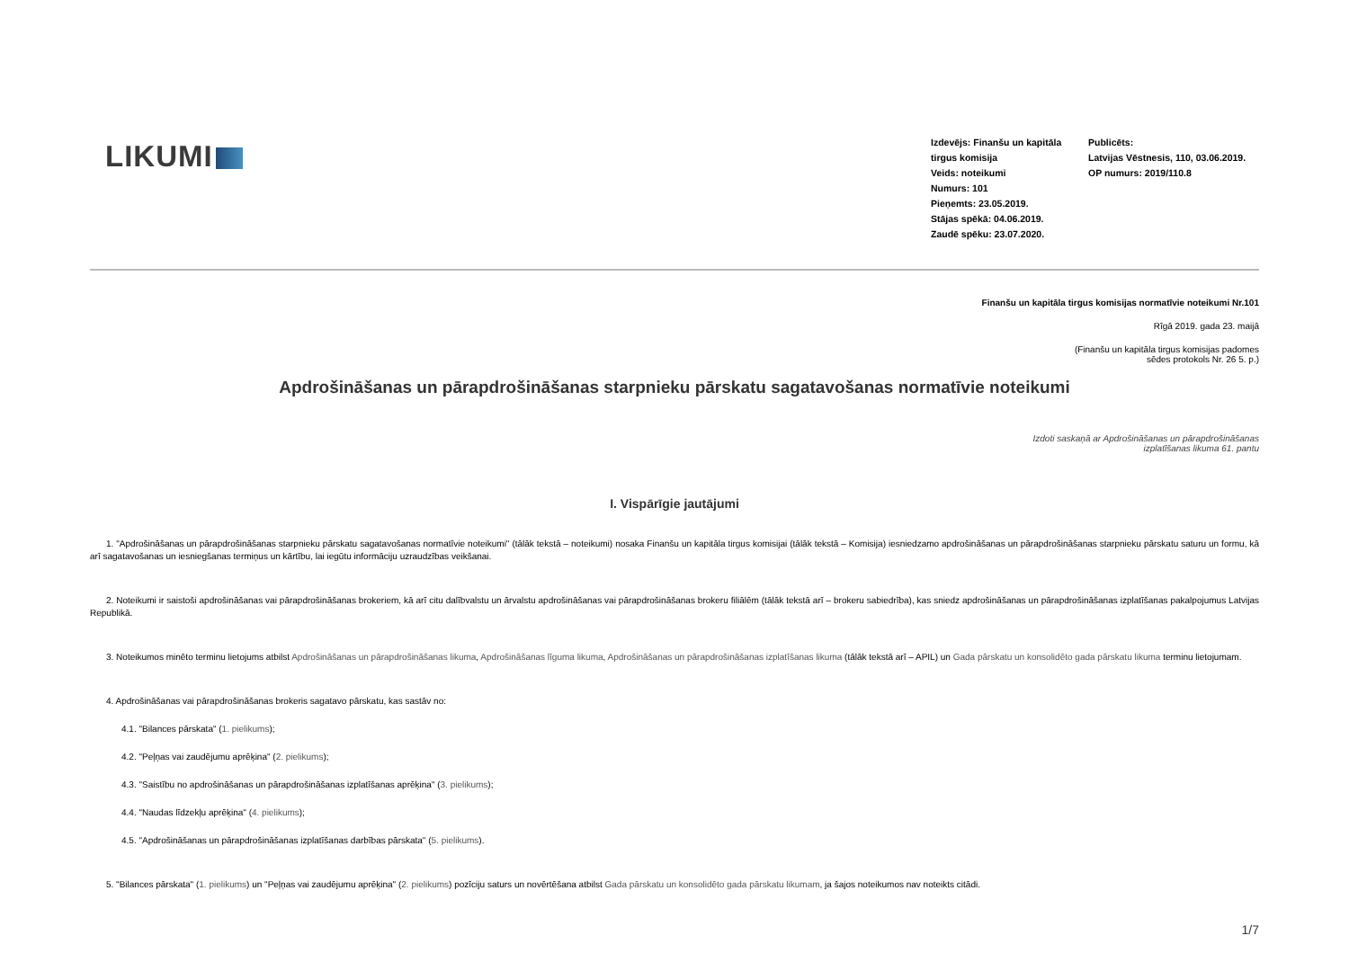LIKUMI
Izdevējs: Finanšu un kapitāla tirgus komisija
Veids: noteikumi
Numurs: 101
Pieņemts: 23.05.2019.
Stājas spēkā: 04.06.2019.
Zaudē spēku: 23.07.2020.
Publicēts:
Latvijas Vēstnesis, 110, 03.06.2019.
OP numurs: 2019/110.8
Finanšu un kapitāla tirgus komisijas normatīvie noteikumi Nr.101
Rīgā 2019. gada 23. maijā
(Finanšu un kapitāla tirgus komisijas padomes
sēdes protokols Nr. 26 5. p.)
Apdrošināšanas un pārapdrošināšanas starpnieku pārskatu sagatavošanas normatīvie noteikumi
Izdoti saskaņā ar Apdrošināšanas un pārapdrošināšanas
izplatīšanas likuma 61. pantu
I. Vispārīgie jautājumi
1. "Apdrošināšanas un pārapdrošināšanas starpnieku pārskatu sagatavošanas normatīvie noteikumi" (tālāk tekstā – noteikumi) nosaka Finanšu un kapitāla tirgus komisijai (tālāk tekstā – Komisija) iesniedzamo apdrošināšanas un pārapdrošināšanas starpnieku pārskatu saturu un formu, kā arī sagatavošanas un iesniegšanas termiņus un kārtību, lai iegūtu informāciju uzraudzības veikšanai.
2. Noteikumi ir saistoši apdrošināšanas vai pārapdrošināšanas brokeriem, kā arī citu dalībvalstu un ārvalstu apdrošināšanas vai pārapdrošināšanas brokeru filiālēm (tālāk tekstā arī – brokeru sabiedrība), kas sniedz apdrošināšanas un pārapdrošināšanas izplatīšanas pakalpojumus Latvijas Republikā.
3. Noteikumos minēto terminu lietojums atbilst Apdrošināšanas un pārapdrošināšanas likuma, Apdrošināšanas līguma likuma, Apdrošināšanas un pārapdrošināšanas izplatīšanas likuma (tālāk tekstā arī – APIL) un Gada pārskatu un konsolidēto gada pārskatu likuma terminu lietojumam.
4. Apdrošināšanas vai pārapdrošināšanas brokeris sagatavo pārskatu, kas sastāv no:
4.1. "Bilances pārskata" (1. pielikums);
4.2. "Peļņas vai zaudējumu aprēķina" (2. pielikums);
4.3. "Saistību no apdrošināšanas un pārapdrošināšanas izplatīšanas aprēķina" (3. pielikums);
4.4. "Naudas līdzekļu aprēķina" (4. pielikums);
4.5. "Apdrošināšanas un pārapdrošināšanas izplatīšanas darbības pārskata" (5. pielikums).
5. "Bilances pārskata" (1. pielikums) un "Peļņas vai zaudējumu aprēķina" (2. pielikums) pozīciju saturs un novērtēšana atbilst Gada pārskatu un konsolidēto gada pārskatu likumam, ja šajos noteikumos nav noteikts citādi.
1/7